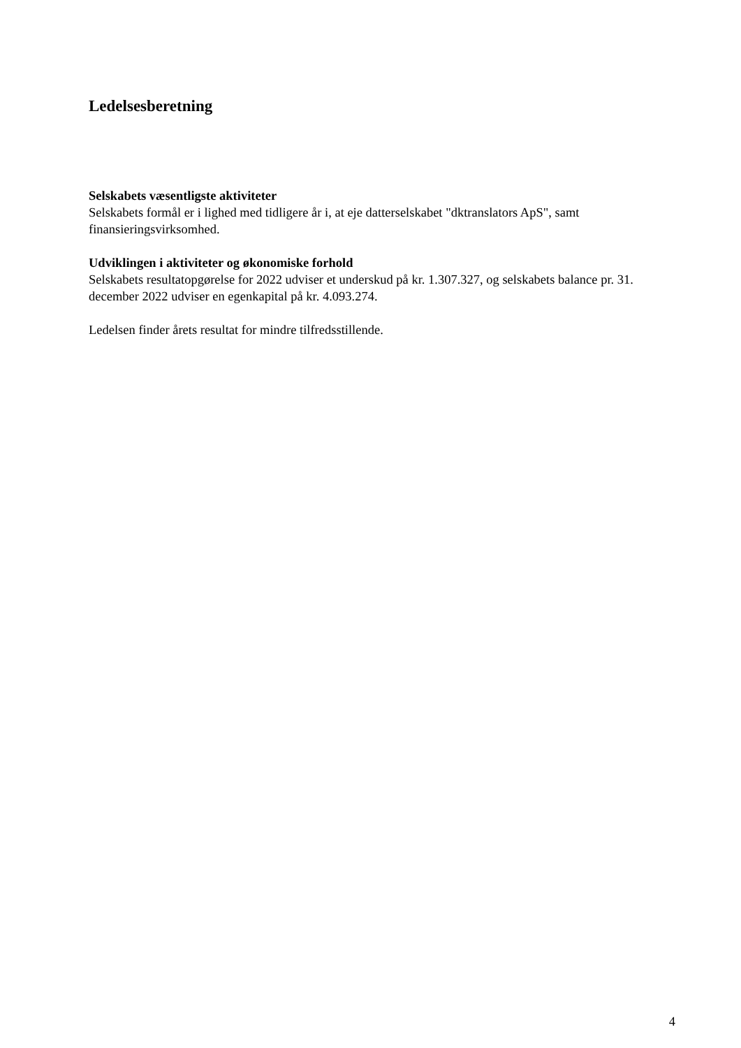Ledelsesberetning
Selskabets væsentligste aktiviteter
Selskabets formål er i lighed med tidligere år i, at eje datterselskabet "dktranslators ApS", samt finansieringsvirksomhed.
Udviklingen i aktiviteter og økonomiske forhold
Selskabets resultatopgørelse for 2022 udviser et underskud på kr. 1.307.327, og selskabets balance pr. 31. december 2022 udviser en egenkapital på kr. 4.093.274.
Ledelsen finder årets resultat for mindre tilfredsstillende.
4